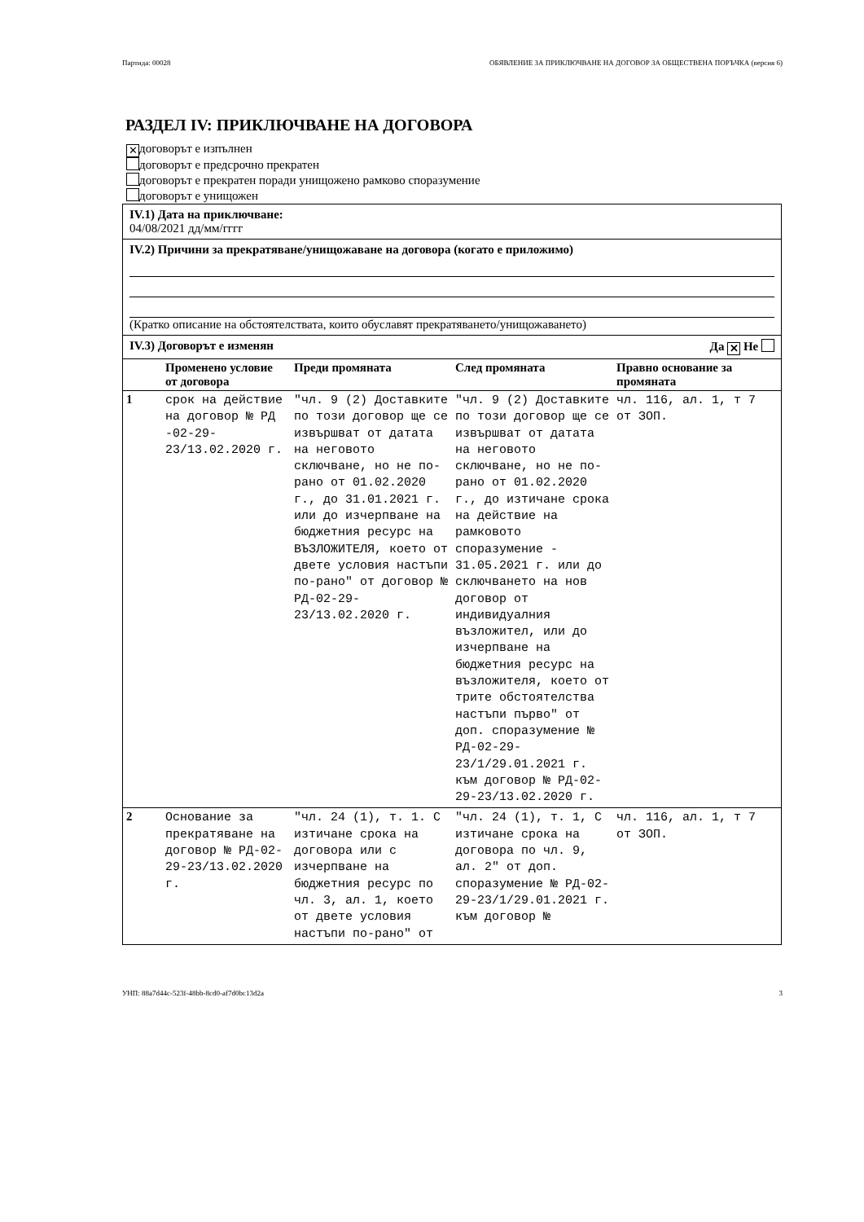Партида: 00028 ОБЯВЛЕНИЕ ЗА ПРИКЛЮЧВАНЕ НА ДОГОВОР ЗА ОБЩЕСТВЕНА ПОРЪЧКА (версия 6)
РАЗДЕЛ IV: ПРИКЛЮЧВАНЕ НА ДОГОВОРА
✕ договорът е изпълнен
договорът е предсрочно прекратен
договорът е прекратен поради унищожено рамково споразумение
договорът е унищожен
IV.1) Дата на приключване:
04/08/2021 дд/мм/гггг
IV.2) Причини за прекратяване/унищожаване на договора (когато е приложимо)
(Кратко описание на обстоятелствата, които обуславят прекратяването/унищожаването)
IV.3) Договорът е изменян Да ✕ Не
| | Променено условие от договора | Преди промяната | След промяната | Правно основание за промяната |
| --- | --- | --- | --- | --- |
| 1 | срок на действие на договор № РД -02-29-23/13.02.2020 г. | "чл. 9 (2) Доставките по този договор ще се извършват от датата на неговото сключване, но не по-рано от 01.02.2020 г., до 31.01.2021 г. или до изчерпване на бюджетния ресурс на ВЪЗЛОЖИТЕЛЯ, което от двете условия настъпи по-рано" от договор № РД-02-29-23/13.02.2020 г. | "чл. 9 (2) Доставките по този договор ще се извършват от датата на неговото сключване, но не по-рано от 01.02.2020 г., до изтичане срока на действие на рамковото споразумение - 31.05.2021 г. или до сключването на нов договор от индивидуалния възложител, или до изчерпване на бюджетния ресурс на възложителя, което от трите обстоятелства настъпи първо" от доп. споразумение № РД-02-29-23/1/29.01.2021 г. към договор № РД-02-29-23/13.02.2020 г. | чл. 116, ал. 1, т 7 от ЗОП. |
| 2 | Основание за прекратяване на договор № РД-02-29-23/13.02.2020 г. | "чл. 24 (1), т. 1. С изтичане срока на договора или с изчерпване на бюджетния ресурс по чл. 3, ал. 1, което от двете условия настъпи по-рано" от | "чл. 24 (1), т. 1, С изтичане срока на договора по чл. 9, ал. 2" от доп. споразумение № РД-02-29-23/1/29.01.2021 г. към договор № | чл. 116, ал. 1, т 7 от ЗОП. |
УНП: 88a7d44c-523f-48bb-8cd0-af7d0bc13d2a 3